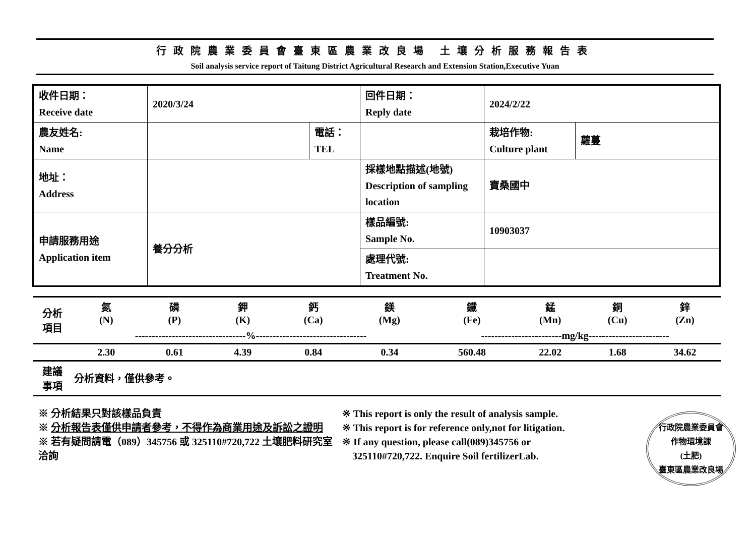行政院農業委員會臺東區農業改良場 土壤分析服務報告表
Soil analysis service report of Taitung District Agricultural Research and Extension Station,Executive Yuan
| 收件日期： Receive date | 2020/3/24 | | 回件日期： Reply date | 2024/2/22 | |
| 農友姓名: Name | | 電話： TEL | | 栽培作物: Culture plant | 蘿蔓 |
| 地址： Address | | | 採樣地點描述(地號) Description of sampling location | 寶桑國中 | |
| 申請服務用途 Application item | 養分分析 | | 樣品編號: Sample No. | 10903037 | |
| | | | 處理代號: Treatment No. | | |
| 分析 項目 | 氮 (N) | 磷 (P) | 鉀 (K) | 鈣 (Ca) | 鎂 (Mg) | 鐵 (Fe) | 錳 (Mn) | 銅 (Cu) | 鋅 (Zn) |
| --- | --- | --- | --- | --- | --- | --- | --- | --- | --- |
| | ---------------------------------%--------------------------------- | | | | | ------------------------mg/kg------------------------ | | | |
| | 2.30 | 0.61 | 4.39 | 0.84 | 0.34 | 560.48 | 22.02 | 1.68 | 34.62 |
| 建議 事項 | 分析資料，僅供參考。 | | | | | | | | |
※ 分析結果只對該樣品負責
※ 分析報告表僅供申請者參考，不得作為商業用途及訴訟之證明
※ 若有疑問請電（089）345756 或 325110#720,722 土壤肥料研究室洽詢
※ This report is only the result of analysis sample.
※ This report is for reference only,not for litigation.
※ If any question, please call(089)345756 or
325110#720,722. Enquire Soil fertilizerLab.
行政院農業委員會
作物環境課
(土肥)
臺東區農業改良場